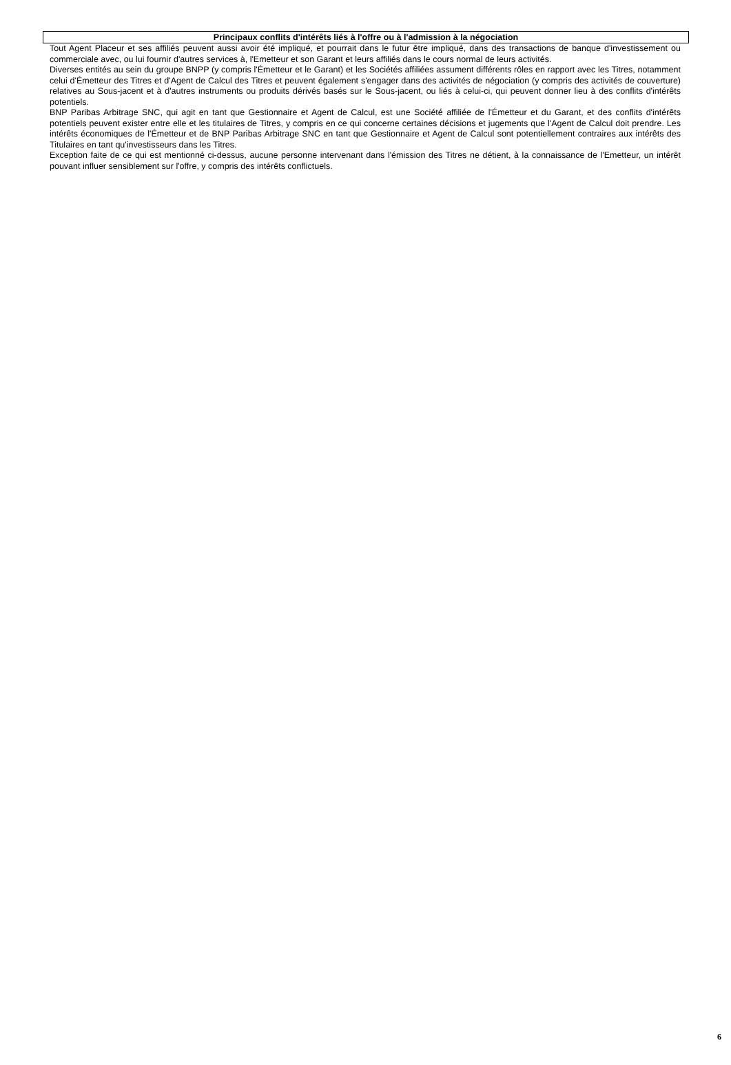Principaux conflits d'intérêts liés à l'offre ou à l'admission à la négociation
Tout Agent Placeur et ses affiliés peuvent aussi avoir été impliqué, et pourrait dans le futur être impliqué, dans des transactions de banque d'investissement ou commerciale avec, ou lui fournir d'autres services à, l'Emetteur et son Garant et leurs affiliés dans le cours normal de leurs activités.
Diverses entités au sein du groupe BNPP (y compris l'Émetteur et le Garant) et les Sociétés affiliées assument différents rôles en rapport avec les Titres, notamment celui d'Émetteur des Titres et d'Agent de Calcul des Titres et peuvent également s'engager dans des activités de négociation (y compris des activités de couverture) relatives au Sous-jacent et à d'autres instruments ou produits dérivés basés sur le Sous-jacent, ou liés à celui-ci, qui peuvent donner lieu à des conflits d'intérêts potentiels.
BNP Paribas Arbitrage SNC, qui agit en tant que Gestionnaire et Agent de Calcul, est une Société affiliée de l'Émetteur et du Garant, et des conflits d'intérêts potentiels peuvent exister entre elle et les titulaires de Titres, y compris en ce qui concerne certaines décisions et jugements que l'Agent de Calcul doit prendre. Les intérêts économiques de l'Émetteur et de BNP Paribas Arbitrage SNC en tant que Gestionnaire et Agent de Calcul sont potentiellement contraires aux intérêts des Titulaires en tant qu'investisseurs dans les Titres.
Exception faite de ce qui est mentionné ci-dessus, aucune personne intervenant dans l'émission des Titres ne détient, à la connaissance de l'Emetteur, un intérêt pouvant influer sensiblement sur l'offre, y compris des intérêts conflictuels.
6